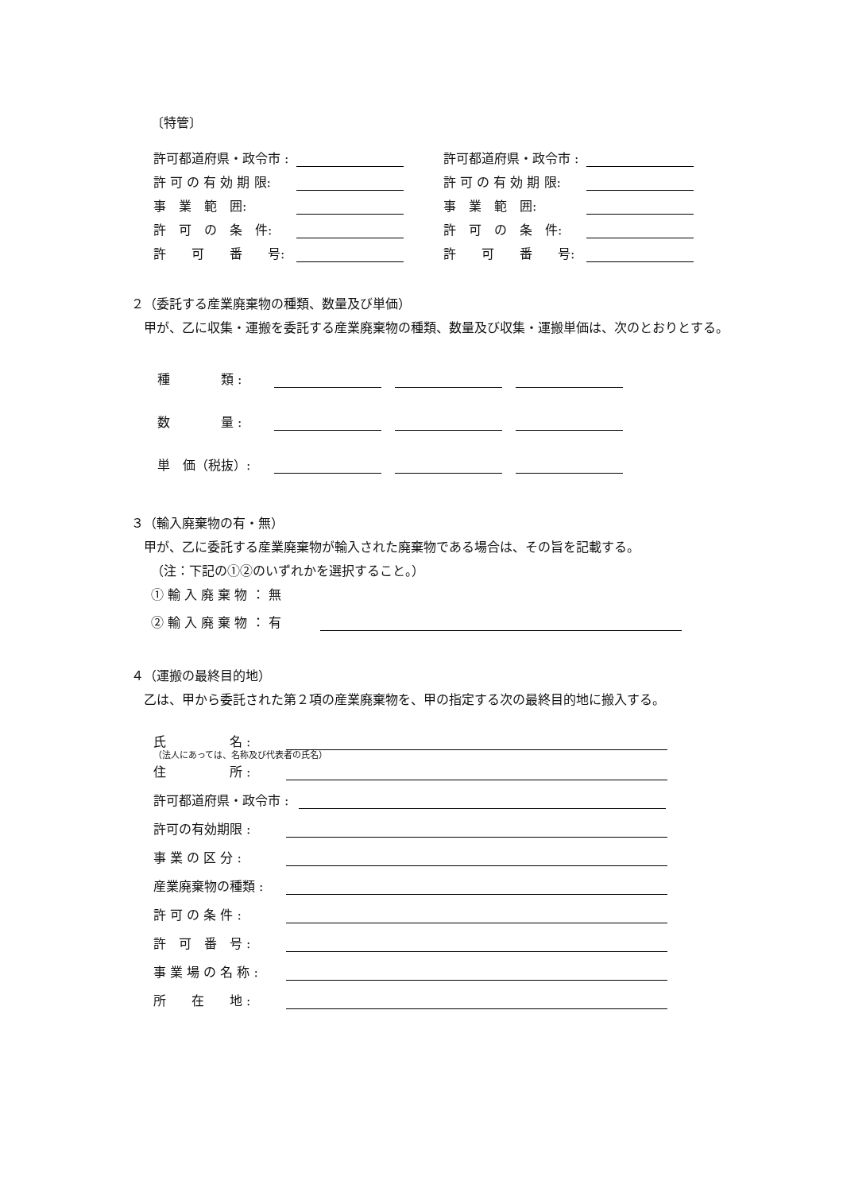〔特管〕
許可都道府県・政令市 :
許 可 の 有 効 期 限:
事　業　範　囲:
許　可　の　条　件:
許　　可　　番　　号:
許可都道府県・政令市 :
許 可 の 有 効 期 限:
事　業　範　囲:
許　可　の　条　件:
許　　可　　番　　号:
２（委託する産業廃棄物の種類、数量及び単価）
　甲が、乙に収集・運搬を委託する産業廃棄物の種類、数量及び収集・運搬単価は、次のとおりとする。
種　　　　類 :
数　　　　量 :
単　価（税抜）:
３（輸入廃棄物の有・無）
　甲が、乙に委託する産業廃棄物が輸入された廃棄物である場合は、その旨を記載する。
（注：下記の①②のいずれかを選択すること。）
① 輸 入 廃 棄 物 ： 無
② 輸 入 廃 棄 物 ： 有
４（運搬の最終目的地）
　乙は、甲から委託された第２項の産業廃棄物を、甲の指定する次の最終目的地に搬入する。
氏　　　　　名 :
（法人にあっては、名称及び代表者の氏名）
住　　　　　所 :
許可都道府県・政令市 :
許可の有効期限 :
事 業 の 区 分 :
産業廃棄物の種類 :
許 可 の 条 件 :
許　可　番　号 :
事 業 場 の 名 称 :
所　　在　　地 :